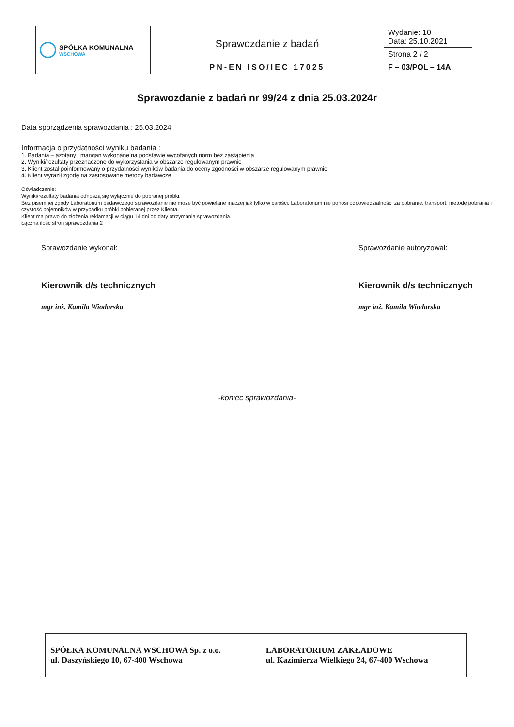| SPÓŁKA KOMUNALNA WSCHOWA | Sprawozdanie z badań | Wydanie: 10 Data: 25.10.2021 |
| | | Strona 2 / 2 |
| | PN-EN ISO/IEC 17025 | F – 03/POL – 14A |
Sprawozdanie z badań nr 99/24 z dnia 25.03.2024r
Data sporządzenia sprawozdania : 25.03.2024
Informacja o przydatności wyniku badania :
1. Badania – azotany i mangan wykonane na podstawie wycofanych norm bez zastąpienia
2. Wyniki/rezultaty przeznaczone do wykorzystania w obszarze regulowanym prawnie
3. Klient został poinformowany o przydatności wyników badania do oceny zgodności w obszarze regulowanym prawnie
4. Klient wyraził zgodę na zastosowane metody badawcze
Oświadczenie:
Wyniki/rezultaty badania odnoszą się wyłącznie do pobranej próbki.
Bez pisemnej zgody Laboratorium badawczego sprawozdanie nie może być powielane inaczej jak tylko w całości. Laboratorium nie ponosi odpowiedzialności za pobranie, transport, metodę pobrania i czystość pojemników w przypadku próbki pobieranej przez Klienta.
Klient ma prawo do złożenia reklamacji w ciągu 14 dni od daty otrzymania sprawozdania.
Łączna ilość stron sprawozdania 2
Sprawozdanie wykonał:
Kierownik d/s technicznych
mgr inż. Kamila Wiodarska
Sprawozdanie autoryzował:
Kierownik d/s technicznych
mgr inż. Kamila Wiodarska
-koniec sprawozdania-
| SPÓŁKA KOMUNALNA WSCHOWA Sp. z o.o. ul. Daszyńskiego 10, 67-400 Wschowa | LABORATORIUM ZAKŁADOWE ul. Kazimierza Wielkiego 24, 67-400 Wschowa |